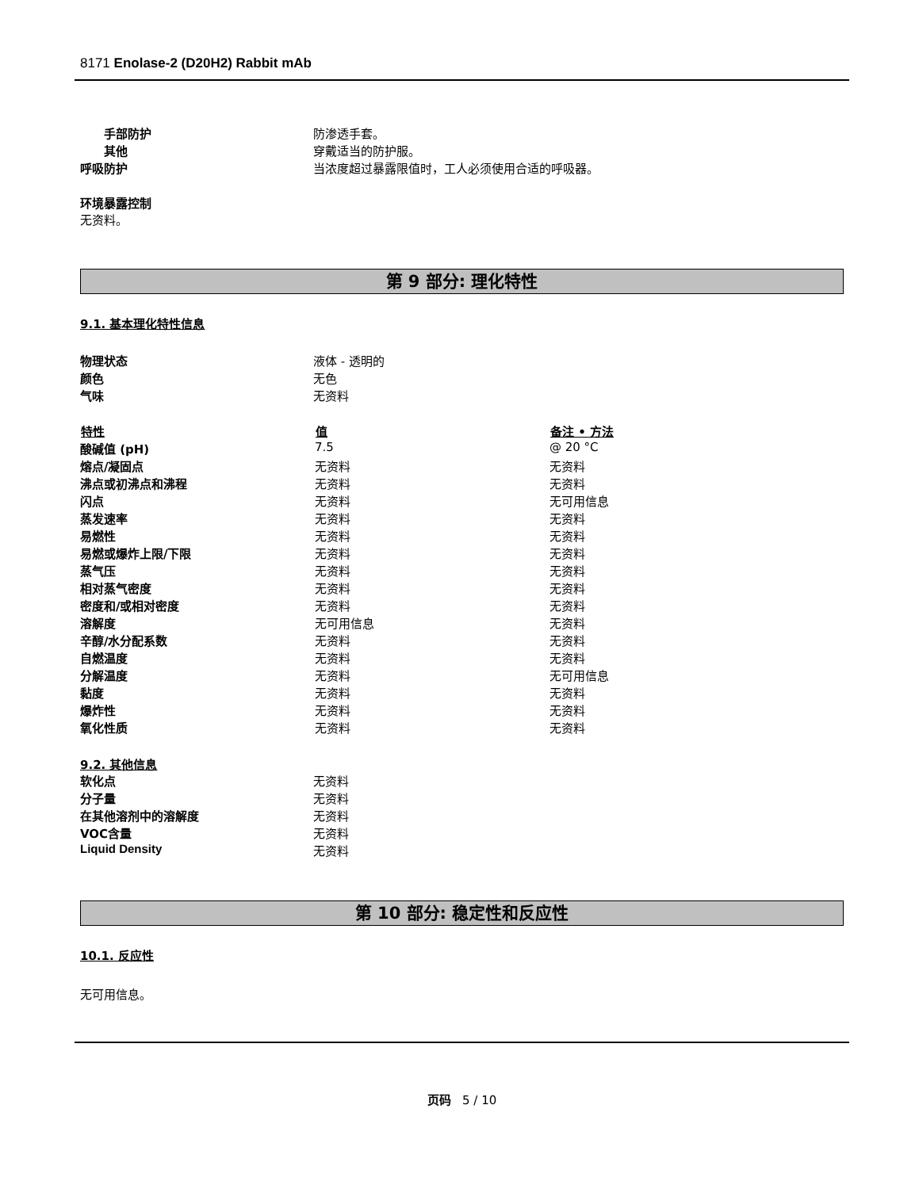8171 Enolase-2 (D20H2) Rabbit mAb
| 手部防护 | 防渗透手套。 |
| 其他 | 穿戴适当的防护服。 |
| 呼吸防护 | 当浓度超过暴露限值时，工人必须使用合适的呼吸器。 |
环境暴露控制
无资料。
第 9 部分: 理化特性
9.1. 基本理化特性信息
| 物理状态 | 液体 - 透明的 |
| 颜色 | 无色 |
| 气味 | 无资料 |
| 特性 | 值 | 备注 • 方法 |
| --- | --- | --- |
| 酸碱值 (pH) | 7.5 | @ 20 °C |
| 熔点/凝固点 | 无资料 | 无资料 |
| 沸点或初沸点和沸程 | 无资料 | 无资料 |
| 闪点 | 无资料 | 无可用信息 |
| 蒸发速率 | 无资料 | 无资料 |
| 易燃性 | 无资料 | 无资料 |
| 易燃或爆炸上限/下限 | 无资料 | 无资料 |
| 蒸气压 | 无资料 | 无资料 |
| 相对蒸气密度 | 无资料 | 无资料 |
| 密度和/或相对密度 | 无资料 | 无资料 |
| 溶解度 | 无可用信息 | 无资料 |
| 辛醇/水分配系数 | 无资料 | 无资料 |
| 自燃温度 | 无资料 | 无资料 |
| 分解温度 | 无资料 | 无可用信息 |
| 黏度 | 无资料 | 无资料 |
| 爆炸性 | 无资料 | 无资料 |
| 氧化性质 | 无资料 | 无资料 |
9.2. 其他信息
| 软化点 | 无资料 |
| 分子量 | 无资料 |
| 在其他溶剂中的溶解度 | 无资料 |
| VOC含量 | 无资料 |
| Liquid Density | 无资料 |
第 10 部分: 稳定性和反应性
10.1. 反应性
无可用信息。
页码 5 / 10